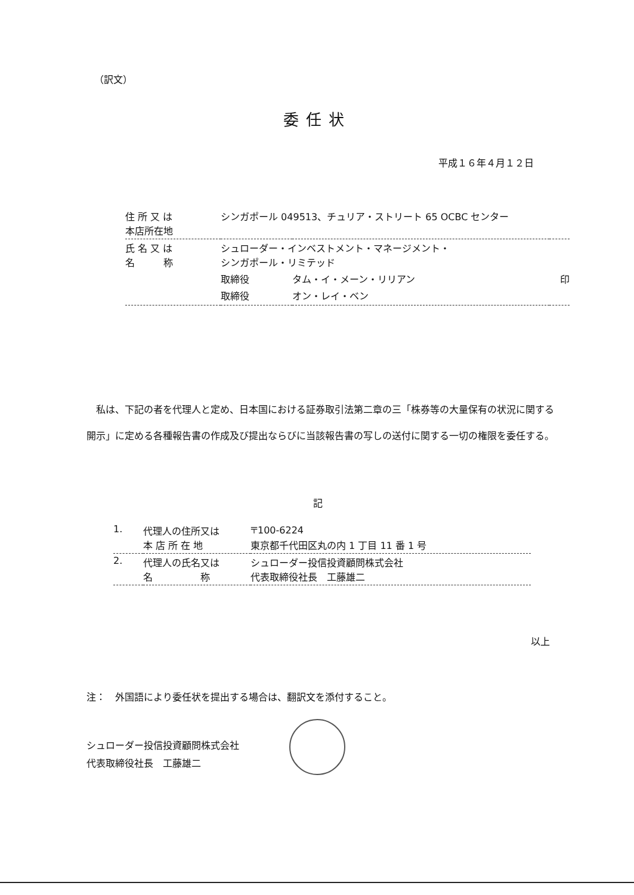（訳文）
委任状
平成１６年４月１２日
| 住 所 又 は 本店所在地 | シンガポール 049513、チュリア・ストリート 65 OCBC センター | | |
| 氏 名 又 は 名 称 | シュローダー・インベストメント・マネージメント・ シンガポール・リミテッド | | |
| | 取締役 | タム・イ・メーン・リリアン | 印 |
| | 取締役 | オン・レイ・ベン | |
　私は、下記の者を代理人と定め、日本国における証券取引法第二章の三「株券等の大量保有の状況に関する開示」に定める各種報告書の作成及び提出ならびに当該報告書の写しの送付に関する一切の権限を委任する。
記
| 1. | 代理人の住所又は 本 店 所 在 地 | 〒100-6224 東京都千代田区丸の内 1 丁目 11 番 1 号 |
| 2. | 代理人の氏名又は 名 称 | シュローダー投信投資顧問株式会社 代表取締役社長 工藤雄二 |
以上
注：　外国語により委任状を提出する場合は、翻訳文を添付すること。
シュローダー投信投資顧問株式会社
代表取締役社長　工藤雄二